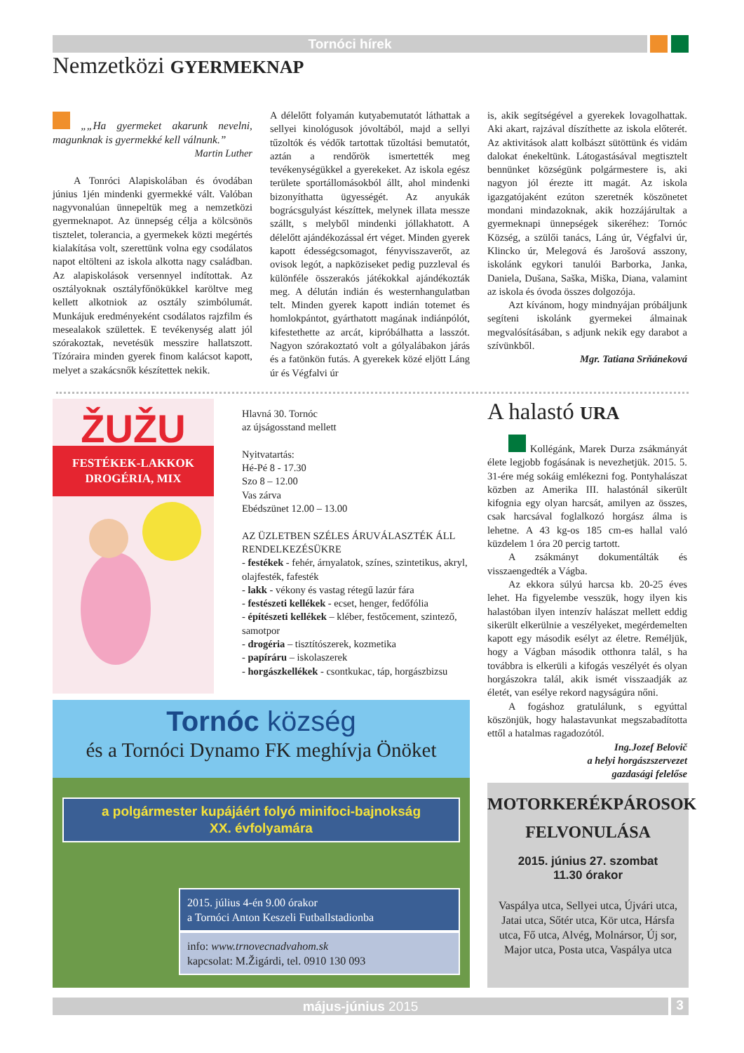Tornóci hírek
Nemzetközi GYERMEKNAP
„„Ha gyermeket akarunk nevelni, magunknak is gyermekké kell válnunk.”
Martin Luther
A Tonróci Alapiskolában és óvodában június 1jén mindenki gyermekké vált. Valóban nagyvonalúan ünnepeltük meg a nemzetközi gyermeknapot. Az ünnepség célja a kölcsönös tisztelet, tolerancia, a gyermekek közti megértés kialakítása volt, szerettünk volna egy csodálatos napot eltölteni az iskola alkotta nagy családban. Az alapiskolások versennyel indítottak. Az osztályoknak osztályfőnökükkel karöltve meg kellett alkotniok az osztály szimbólumát. Munkájuk eredményeként csodálatos rajzfilm és mesealakok születtek. E tevékenység alatt jól szórakoztak, nevetésük messzire hallatszott. Tízóraira minden gyerek finom kalácsot kapott, melyet a szakácsnők készítettek nekik.
A délelőtt folyamán kutyabemutatót láthattak a sellyei kinológusok jóvoltából, majd a sellyi tűzoltók és védők tartottak tűzoltási bemutatót, aztán a rendőrök ismertették meg tevékenységükkel a gyerekeket. Az iskola egész területe sportállomásokból állt, ahol mindenki bizonyíthatta ügyességét. Az anyukák bográcsgulyást készíttek, melynek illata messze szállt, s melyből mindenki jóllakhatott. A délelőtt ajándékozással ért véget. Minden gyerek kapott édességcsomagot, fényvisszaverőt, az ovisok legót, a napköziseket pedig puzzleval és különféle összerakós játékokkal ajándékozták meg. A délután indián és westernhangulatban telt. Minden gyerek kapott indián totemet és homlokpántot, gyárthatott magának indiánpólót, kifestethette az arcát, kipróbálhatta a lasszót. Nagyon szórakoztató volt a gólyalábakon járás és a fatönkön futás. A gyerekek közé eljött Láng úr és Végfalvi úr
is, akik segítségével a gyerekek lovagolhattak. Aki akart, rajzával díszíthette az iskola előterét. Az aktivitások alatt kolbászt sütöttünk és vidám dalokat énekeltünk. Látogastásával megtisztelt bennünket községünk polgármestere is, aki nagyon jól érezte itt magát. Az iskola igazgatójaként ezúton szeretnék köszönetet mondani mindazoknak, akik hozzájárultak a gyermeknapi ünnepségek sikeréhez: Tornóc Község, a szülői tanács, Láng úr, Végfalvi úr, Klincko úr, Melegová és Jarošová asszony, iskolánk egykori tanulói Barborka, Janka, Daniela, Dušana, Saška, Miška, Diana, valamint az iskola és óvoda összes dolgozója.
Azt kívánom, hogy mindnyájan próbáljunk segíteni iskolánk gyermekei álmainak megvalósításában, s adjunk nekik egy darabot a szívünkből.
Mgr. Tatiana Srňáneková
ŽUŽU
FESTÉKEK-LAKKOK
DROGÉRIA, MIX
Hlavná 30. Tornóc
az újságosstand mellett
Nyitvatartás:
Hé-Pé 8 - 17.30
Szo 8 – 12.00
Vas zárva
Ebédszünet 12.00 – 13.00
AZ ÜZLETBEN SZÉLES ÁRUVÁLASZTÉK ÁLL RENDELKEZÉSÜKRE
- festékek - fehér, árnyalatok, színes, szintetikus, akryl, olajfesték, fafesték
- lakk - vékony és vastag rétegű lazúr fára
- festészeti kellékek - ecset, henger, fedőfólia
- építészeti kellékek – kléber, festőcement, szintező, samotpor
- drogéria – tisztítószerek, kozmetika
- papíráru – iskolaszerek
- horgászkellékek - csontkukac, táp, horgászbizsu
Tornóc község
és a Tornóci Dynamo FK meghívja Önöket
a polgármester kupájáért folyó minifoci-bajnokság
XX. évfolyamára
2015. július 4-én 9.00 órakor
a Tornóci Anton Keszeli Futballstadionba
info: www.trnovecnadvahom.sk
kapcsolat: M.Žigárdi, tel. 0910 130 093
A halastó URA
Kollégánk, Marek Durza zsákmányát élete legjobb fogásának is nevezhetjük. 2015. 5. 31-ére még sokáig emlékezni fog. Pontyhalászat közben az Amerika III. halastónál sikerült kifognia egy olyan harcsát, amilyen az összes, csak harcsával foglalkozó horgász álma is lehetne. A 43 kg-os 185 cm-es hallal való küzdelem 1 óra 20 percig tartott.
A zsákmányt dokumentálták és visszaengedték a Vágba.
Az ekkora súlyú harcsa kb. 20-25 éves lehet. Ha figyelembe vesszük, hogy ilyen kis halastóban ilyen intenzív halászat mellett eddig sikerült elkerülnie a veszélyeket, megérdemelten kapott egy második esélyt az életre. Reméljük, hogy a Vágban második otthonra talál, s ha továbbra is elkerüli a kifogás veszélyét és olyan horgászokra talál, akik ismét visszaadják az életét, van esélye rekord nagyságúra nőni.
A fogáshoz gratulálunk, s egyúttal köszönjük, hogy halastavunkat megszabadította ettől a hatalmas ragadozótól.
Ing.Jozef Belovič
a helyi horgászszervezet
gazdasági felelőse
MOTORKERÉKPÁROSOK
FELVONULÁSA
2015. június 27. szombat
11.30 órakor
Vaspálya utca, Sellyei utca, Újvári utca, Jatai utca, Sőtér utca, Kör utca, Hársfa utca, Fő utca, Alvég, Molnársor, Új sor, Major utca, Posta utca, Vaspálya utca
május-június 2015 3